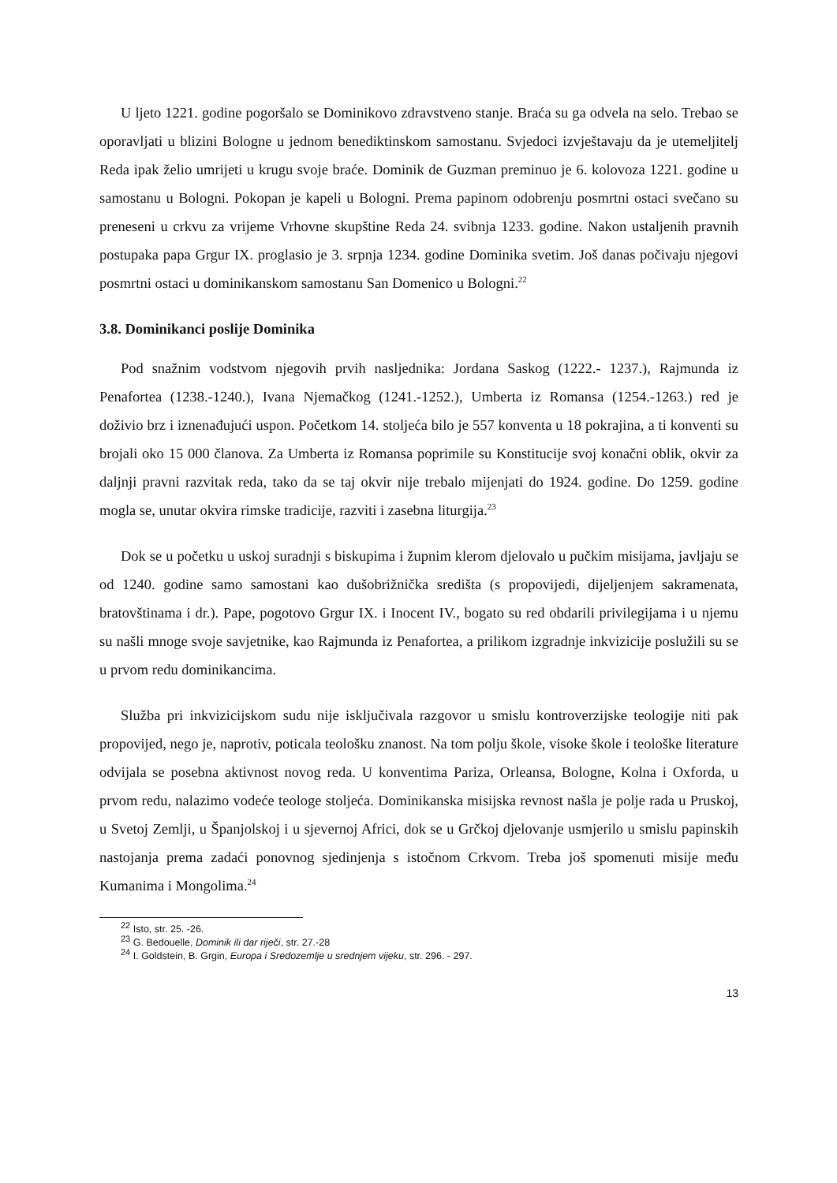U ljeto 1221. godine pogoršalo se Dominikovo zdravstveno stanje. Braća su ga odvela na selo. Trebao se oporavljati u blizini Bologne u jednom benediktinskom samostanu. Svjedoci izvještavaju da je utemeljitelj Reda ipak želio umrijeti u krugu svoje braće. Dominik de Guzman preminuo je 6. kolovoza 1221. godine u samostanu u Bologni. Pokopan je kapeli u Bologni. Prema papinom odobrenju posmrtni ostaci svečano su preneseni u crkvu za vrijeme Vrhovne skupštine Reda 24. svibnja 1233. godine. Nakon ustaljenih pravnih postupaka papa Grgur IX. proglasio je 3. srpnja 1234. godine Dominika svetim. Još danas počivaju njegovi posmrtni ostaci u dominikanskom samostanu San Domenico u Bologni.<sup>22</sup>
3.8. Dominikanci poslije Dominika
Pod snažnim vodstvom njegovih prvih nasljednika: Jordana Saskog (1222.- 1237.), Rajmunda iz Penafortea (1238.-1240.), Ivana Njemačkog (1241.-1252.), Umberta iz Romansa (1254.-1263.) red je doživio brz i iznenađujući uspon. Početkom 14. stoljeća bilo je 557 konventa u 18 pokrajina, a ti konventi su brojali oko 15 000 članova. Za Umberta iz Romansa poprimile su Konstitucije svoj konačni oblik, okvir za daljnji pravni razvitak reda, tako da se taj okvir nije trebalo mijenjati do 1924. godine. Do 1259. godine mogla se, unutar okvira rimske tradicije, razviti i zasebna liturgija.<sup>23</sup>
Dok se u početku u uskoj suradnji s biskupima i župnim klerom djelovalo u pučkim misijama, javljaju se od 1240. godine samo samostani kao dušobrižnička središta (s propovijedi, dijeljenjem sakramenata, bratovštinama i dr.). Pape, pogotovo Grgur IX. i Inocent IV., bogato su red obdarili privilegijama i u njemu su našli mnoge svoje savjetnike, kao Rajmunda iz Penafortea, a prilikom izgradnje inkvizicije poslužili su se u prvom redu dominikancima.
Služba pri inkvizicijskom sudu nije isključivala razgovor u smislu kontroverzijske teologije niti pak propovijed, nego je, naprotiv, poticala teološku znanost. Na tom polju škole, visoke škole i teološke literature odvijala se posebna aktivnost novog reda. U konventima Pariza, Orleansa, Bologne, Kolna i Oxforda, u prvom redu, nalazimo vodeće teologe stoljeća. Dominikanska misijska revnost našla je polje rada u Pruskoj, u Svetoj Zemlji, u Španjolskoj i u sjevernoj Africi, dok se u Grčkoj djelovanje usmjerilo u smislu papinskih nastojanja prema zadaći ponovnog sjedinjenja s istočnom Crkvom. Treba još spomenuti misije među Kumanima i Mongolima.<sup>24</sup>
<sup>22</sup> Isto, str. 25. -26.
<sup>23</sup> G. Bedouelle, Dominik ili dar riječi, str. 27.-28
<sup>24</sup> I. Goldstein, B. Grgin, Europa i Sredozemlje u srednjem vijeku, str. 296. - 297.
13